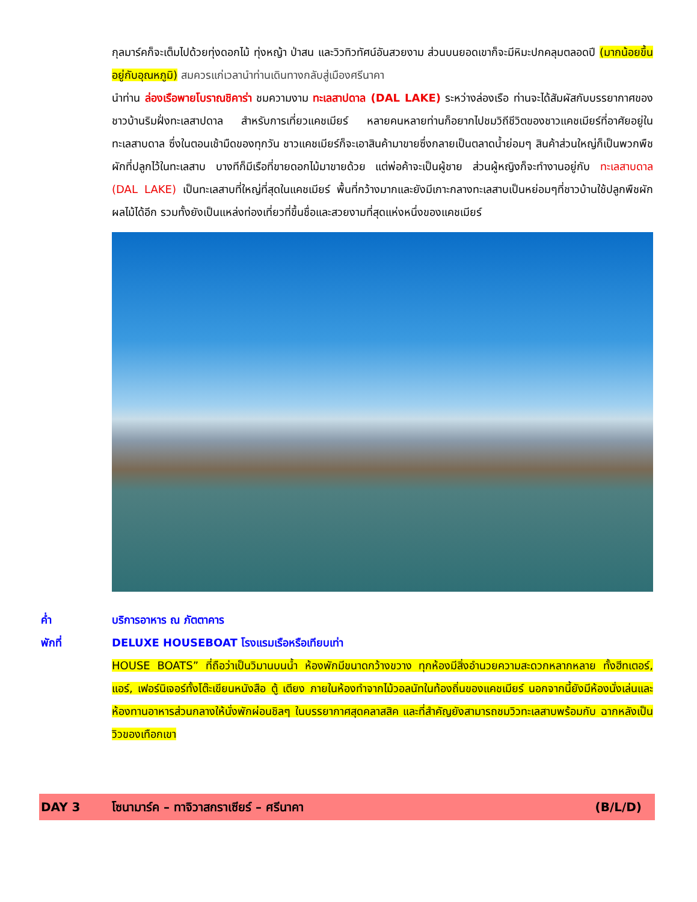กุลมาร์คก็จะเต็มไปด้วยทุ่งดอกไม้ ทุ่งหญ้า ป่าสน และวิวทิวทัศน์อันสวยงาม ส่วนบนยอดเขาก็จะมีหิมะปกคลุมตลอดปี (มากน้อยขึ้นอยู่กับอุณหภูมิ) สมควรแก่เวลานำท่านเดินทางกลับสู่เมืองศรีนาคา
นำท่าน ล่องเรือพายโบราณชิคาร่า ชมความงาม ทะเลสาปดาล (DAL LAKE) ระหว่างล่องเรือ ท่านจะได้สัมผัสกับบรรยากาศของชาวบ้านริมฝั่งทะเลสาปดาล สำหรับการเที่ยวแคชเมียร์ หลายคนหลายท่านก็อยากไปชมวิถีชีวิตของชาวแคชเมียร์ที่อาศัยอยู่ในทะเลสาบดาล ซึ่งในตอนเช้ามืดของทุกวัน ชาวแคชเมียร์ก็จะเอาสินค้ามาขายซึ่งกลายเป็นตลาดน้ำย่อมๆ สินค้าส่วนใหญ่ก็เป็นพวกพืชผักที่ปลูกไว้ในทะเลสาบ บางทีก็มีเรือที่ขายดอกไม้มาขายด้วย แต่พ่อค้าจะเป็นผู้ชาย ส่วนผู้หญิงก็จะทำงานอยู่กับ ทะเลสาบดาล (DAL LAKE) เป็นทะเลสาบที่ใหญ่ที่สุดในแคชเมียร์ พื้นที่กว้างมากและยังมีเกาะกลางทะเลสาบเป็นหย่อมๆที่ชาวบ้านใช้ปลูกพืชผัก ผลไม้ได้อีก รวมทั้งยังเป็นแหล่งท่องเที่ยวที่ขึ้นชื่อและสวยงามที่สุดแห่งหนึ่งของแคชเมียร์
ค่ำ บริการอาหาร ณ ภัตตาคาร
พักที่ DELUXE HOUSEBOAT โรงแรมเรือหรือเทียบเท่า
HOUSE BOATS” ที่ถือว่าเป็นวิมานบนน้ำ ห้องพักมีขนาดกว้างขวาง ทุกห้องมีสิ่งอำนวยความสะดวกหลากหลาย ทั้งฮีทเตอร์, แอร์, เฟอร์นิเจอร์ทั้งโต๊ะเขียนหนังสือ ตู้ เตียง ภายในห้องทำจากไม้วอลนัทในท้องถิ่นของแคชเมียร์ นอกจากนี้ยังมีห้องนั่งเล่นและห้องทานอาหารส่วนกลางให้นั่งพักผ่อนชิลๆ ในบรรยากาศสุดคลาสสิค และที่สำคัญยังสามารถชมวิวทะเลสาบพร้อมกับ ฉากหลังเป็นวิวของเทือกเขา
DAY 3 โซนามาร์ค – ทาจิวาสกราเซียร์ – ศรีนาคา
(B/L/D)